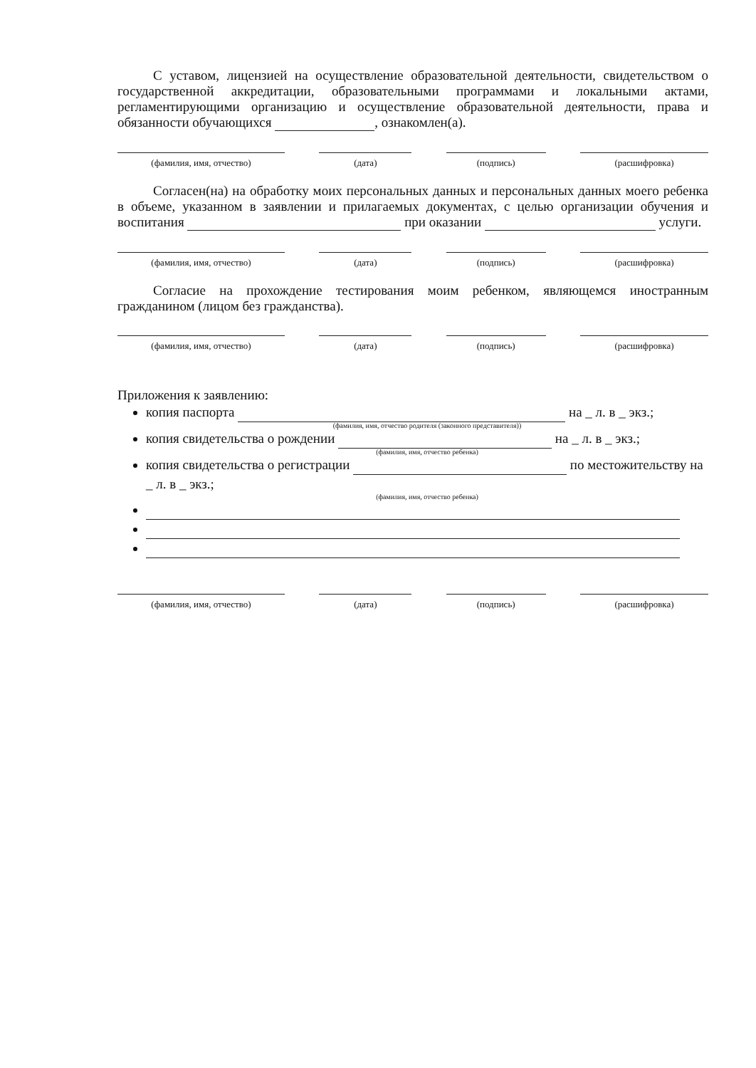С уставом, лицензией на осуществление образовательной деятельности, свидетельством о государственной аккредитации, образовательными программами и локальными актами, регламентирующими организацию и осуществление образовательной деятельности, права и обязанности обучающихся , ознакомлен(а).
(фамилия, имя, отчество) (дата) (подпись) (расшифровка)
Согласен(на) на обработку моих персональных данных и персональных данных моего ребенка в объеме, указанном в заявлении и прилагаемых документах, с целью организации обучения и воспитания при оказании услуги.
(фамилия, имя, отчество) (дата) (подпись) (расшифровка)
Согласие на прохождение тестирования моим ребенком, являющемся иностранным гражданином (лицом без гражданства).
(фамилия, имя, отчество) (дата) (подпись) (расшифровка)
Приложения к заявлению:
копия паспорта на _ л. в _ экз.;
(фамилия, имя, отчество родителя (законного представителя))
копия свидетельства о рождении на _ л. в _ экз.;
(фамилия, имя, отчество ребенка)
копия свидетельства о регистрации по местожительству на _ л. в _ экз.;
(фамилия, имя, отчество ребенка)
(фамилия, имя, отчество) (дата) (подпись) (расшифровка)